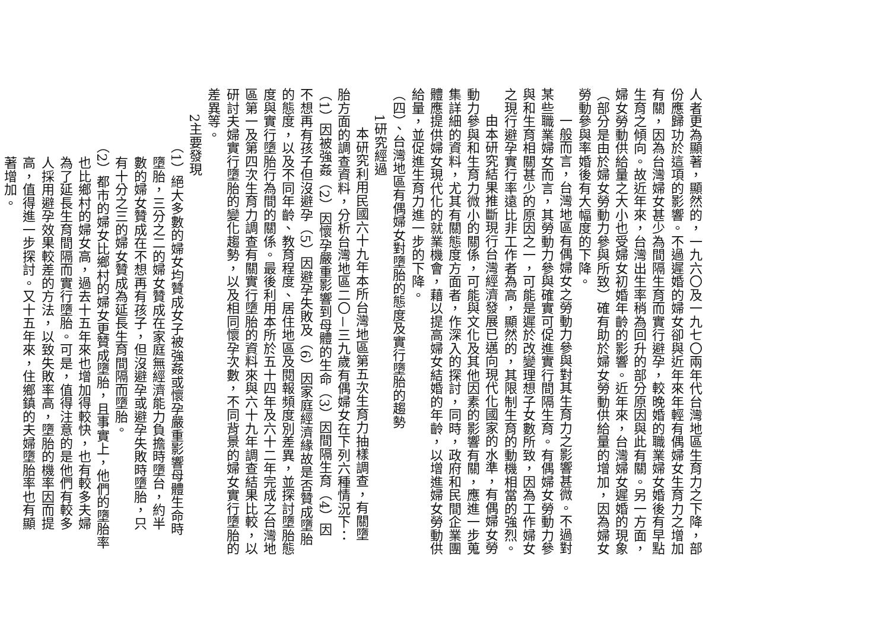人者更為顯著，顯然的，一九六〇及一九七〇兩年代台灣地區生育力之下降，部
份應歸功於這項的影響。不過遲婚的婦女卻與近年來年輕有偶婦女生育力之增加
有關，因為台灣婦女甚少為間隔生育而實行避孕，較晚婚的職業婦女婚後有早點
生育之傾向。故近年來，台灣出生率稍為回升的部分原因與此有關。另一方面，
婦女勞動供給量之大小也受婦女初婚年齡的影響。近年來，台灣婦女遲婚的現象
（部分是由於婦女勞動力參與所致）確有助於婦女勞動供給量的增加，因為婦女
勞動參與率婚後有大幅度的下降。
一般而言，台灣地區有偶婦女之勞動力參與對其生育力之影響甚微。不過對
某些職業婦女而言，其勞動力參與確實可促進實行間隔生育。有偶婦女勞動力參
與和生育相關甚少的原因之一，可能是遲於改變理想子女數所致，因為工作婦女
之現行避孕實行率遠比非工作者為高，顯然的，其限制生育的動機相當的強烈。
由本研究結果推斷現行台灣經濟發展已邁向現代化國家的水準，有偶婦女勞
動力參與和生育力微小的關係，可能與文化及其他因素的影響有關，應進一步蒐
集詳細的資料，尤其有關態度方面者，作深入的探討，同時，政府和民間企業團
體應提供婦女現代化的就業機會，藉以提高婦女結婚的年齡，以增進婦女勞動供
給量，並促進生育力進一步的下降。
（四）、台灣地區有偶婦女對墮胎的態度及實行墮胎的趨勢
1研究經過
本研究利用民國六十九年本所台灣地區第五次生育力抽樣調查，有關墮
胎方面的調查資料，分析台灣地區二〇－三九歲有偶婦女在下列六種情況下：
（1）因被強姦（2）因懷孕嚴重影響到母體的生命（3）因間隔生育（4）因
不想再有孩子但沒避孕（5）因避孕失敗及（6）因家庭經濟緣故是否贊成墮胎
的態度，以及不同年齡、教育程度、居住地區及閱報頻度別差異，並探討墮胎態
度與實行墮胎行為間的關係。最後利用本所於五十四年及六十二年完成之台灣地
區第一及第四次生育力調查有關實行墮胎的資料來與六十九年調查結果比較，以
研討夫婦實行墮胎的變化趨勢，以及相同懷孕次數，不同背景的婦女實行墮胎的
差異等。
2主要發現
（1）絕大多數的婦女均贊成女子被強姦或懷孕嚴重影響母體生命時
墮胎，三分之二的婦女贊成在家庭無經濟能力負擔時墮台，約半
數的婦女贊成在不想再有孩子，但沒避孕或避孕失敗時墮胎，只
有十分之三的婦女贊成為延長生育間隔而墮胎。
（2）都市的婦女比鄉村的婦女更贊成墮胎，且事實上，他們的墮胎率
也比鄉村的婦女高，過去十五年來也增加得較快，也有較多夫婦
為了延長生育間隔而實行墮胎。可是，值得注意的是他們有較多
人採用避孕效果較差的方法，以致失敗率高，墮胎的機率因而提
高，值得進一步探討。又十五年來，住鄉鎮的夫婦墮胎率也有顯
著增加。